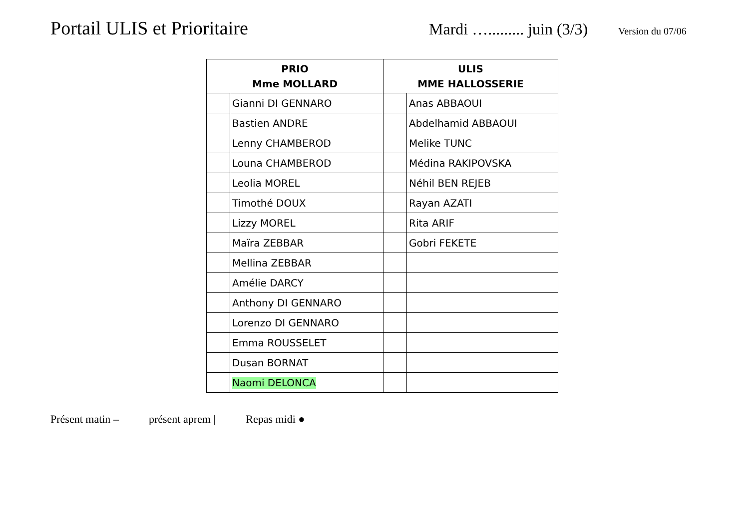Portail ULIS et Prioritaire
Mardi …......... juin (3/3)
Version du 07/06
| PRIO Mme MOLLARD | | ULIS MME HALLOSSERIE | |
| --- | --- | --- | --- |
| | Gianni DI GENNARO | | Anas ABBAOUI |
| | Bastien ANDRE | | Abdelhamid ABBAOUI |
| | Lenny CHAMBEROD | | Melike TUNC |
| | Louna CHAMBEROD | | Médina RAKIPOVSKA |
| | Leolia MOREL | | Néhil BEN REJEB |
| | Timothé DOUX | | Rayan AZATI |
| | Lizzy MOREL | | Rita ARIF |
| | Maïra ZEBBAR | | Gobri FEKETE |
| | Mellina ZEBBAR | | |
| | Amélie DARCY | | |
| | Anthony DI GENNARO | | |
| | Lorenzo DI GENNARO | | |
| | Emma ROUSSELET | | |
| | Dusan BORNAT | | |
| | Naomi DELONCA | | |
Présent matin – présent aprem | Repas midi ●